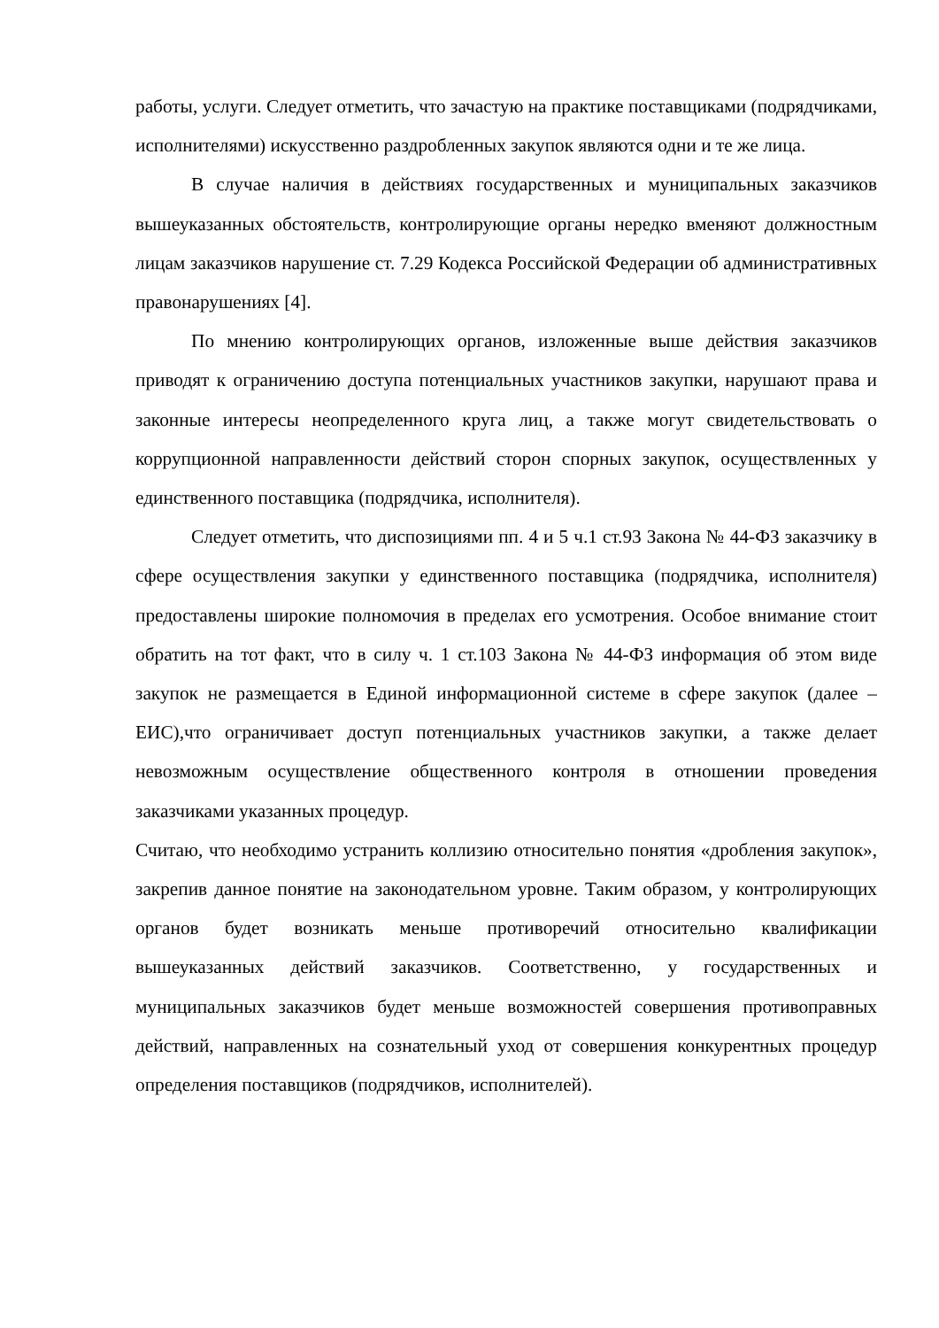работы, услуги. Следует отметить, что зачастую на практике поставщиками (подрядчиками, исполнителями) искусственно раздробленных закупок являются одни и те же лица.
В случае наличия в действиях государственных и муниципальных заказчиков вышеуказанных обстоятельств, контролирующие органы нередко вменяют должностным лицам заказчиков нарушение ст. 7.29 Кодекса Российской Федерации об административных правонарушениях [4].
По мнению контролирующих органов, изложенные выше действия заказчиков приводят к ограничению доступа потенциальных участников закупки, нарушают права и законные интересы неопределенного круга лиц, а также могут свидетельствовать о коррупционной направленности действий сторон спорных закупок, осуществленных у единственного поставщика (подрядчика, исполнителя).
Следует отметить, что диспозициями пп. 4 и 5 ч.1 ст.93 Закона № 44-ФЗ заказчику в сфере осуществления закупки у единственного поставщика (подрядчика, исполнителя) предоставлены широкие полномочия в пределах его усмотрения. Особое внимание стоит обратить на тот факт, что в силу ч. 1 ст.103 Закона № 44-ФЗ информация об этом виде закупок не размещается в Единой информационной системе в сфере закупок (далее – ЕИС),что ограничивает доступ потенциальных участников закупки, а также делает невозможным осуществление общественного контроля в отношении проведения заказчиками указанных процедур.
Считаю, что необходимо устранить коллизию относительно понятия «дробления закупок», закрепив данное понятие на законодательном уровне. Таким образом, у контролирующих органов будет возникать меньше противоречий относительно квалификации вышеуказанных действий заказчиков. Соответственно, у государственных и муниципальных заказчиков будет меньше возможностей совершения противоправных действий, направленных на сознательный уход от совершения конкурентных процедур определения поставщиков (подрядчиков, исполнителей).